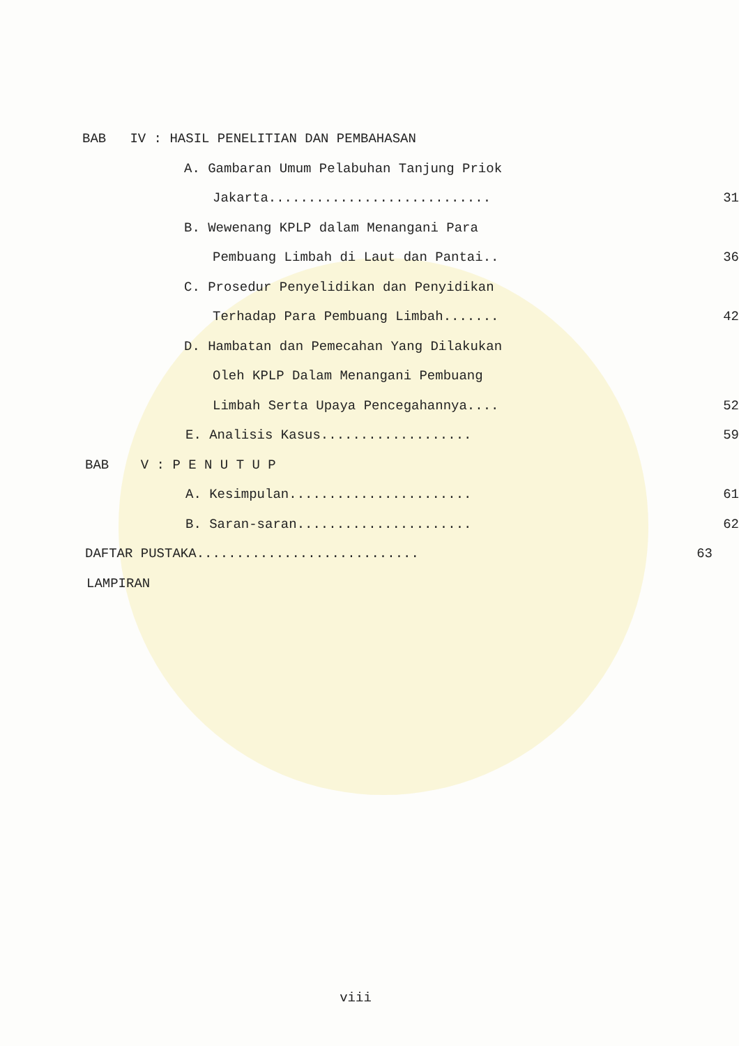BAB IV : HASIL PENELITIAN DAN PEMBAHASAN
A. Gambaran Umum Pelabuhan Tanjung Priok
Jakarta............................ 31
B. Wewenang KPLP dalam Menangani Para
Pembuang Limbah di Laut dan Pantai.. 36
C. Prosedur Penyelidikan dan Penyidikan
Terhadap Para Pembuang Limbah....... 42
D. Hambatan dan Pemecahan Yang Dilakukan
Oleh KPLP Dalam Menangani Pembuang
Limbah Serta Upaya Pencegahannya.... 52
E. Analisis Kasus................... 59
BAB V : P E N U T U P
A. Kesimpulan....................... 61
B. Saran-saran...................... 62
DAFTAR PUSTAKA............................ 63
LAMPIRAN
viii